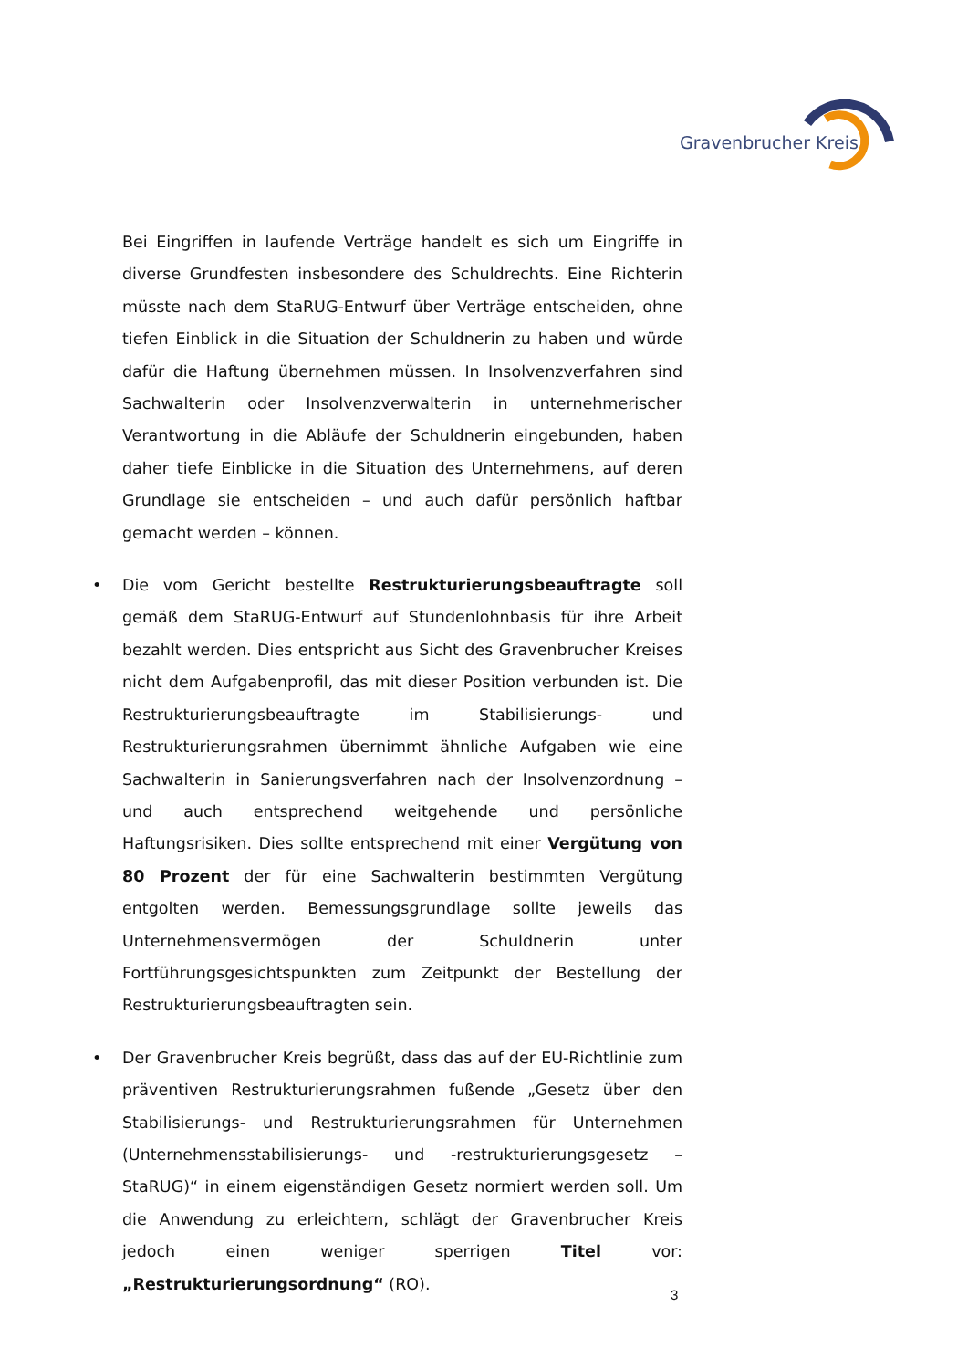Gravenbrucher Kreis
Bei Eingriffen in laufende Verträge handelt es sich um Eingriffe in diverse Grundfesten insbesondere des Schuldrechts. Eine Richterin müsste nach dem StaRUG-Entwurf über Verträge entscheiden, ohne tiefen Einblick in die Situation der Schuldnerin zu haben und würde dafür die Haftung übernehmen müssen. In Insolvenzverfahren sind Sachwalterin oder Insolvenzverwalterin in unternehmerischer Verantwortung in die Abläufe der Schuldnerin eingebunden, haben daher tiefe Einblicke in die Situation des Unternehmens, auf deren Grundlage sie entscheiden – und auch dafür persönlich haftbar gemacht werden – können.
• Die vom Gericht bestellte Restrukturierungsbeauftragte soll gemäß dem StaRUG-Entwurf auf Stundenlohnbasis für ihre Arbeit bezahlt werden. Dies entspricht aus Sicht des Gravenbrucher Kreises nicht dem Aufgabenprofil, das mit dieser Position verbunden ist. Die Restrukturierungsbeauftragte im Stabilisierungs- und Restrukturierungsrahmen übernimmt ähnliche Aufgaben wie eine Sachwalterin in Sanierungsverfahren nach der Insolvenzordnung – und auch entsprechend weitgehende und persönliche Haftungsrisiken. Dies sollte entsprechend mit einer Vergütung von 80 Prozent der für eine Sachwalterin bestimmten Vergütung entgolten werden. Bemessungsgrundlage sollte jeweils das Unternehmensvermögen der Schuldnerin unter Fortführungsgesichtspunkten zum Zeitpunkt der Bestellung der Restrukturierungsbeauftragten sein.
• Der Gravenbrucher Kreis begrüßt, dass das auf der EU-Richtlinie zum präventiven Restrukturierungsrahmen fußende „Gesetz über den Stabilisierungs- und Restrukturierungsrahmen für Unternehmen (Unternehmensstabilisierungs- und -restrukturierungsgesetz – StaRUG)“ in einem eigenständigen Gesetz normiert werden soll. Um die Anwendung zu erleichtern, schlägt der Gravenbrucher Kreis jedoch einen weniger sperrigen Titel vor: „Restrukturierungsordnung“ (RO).
3